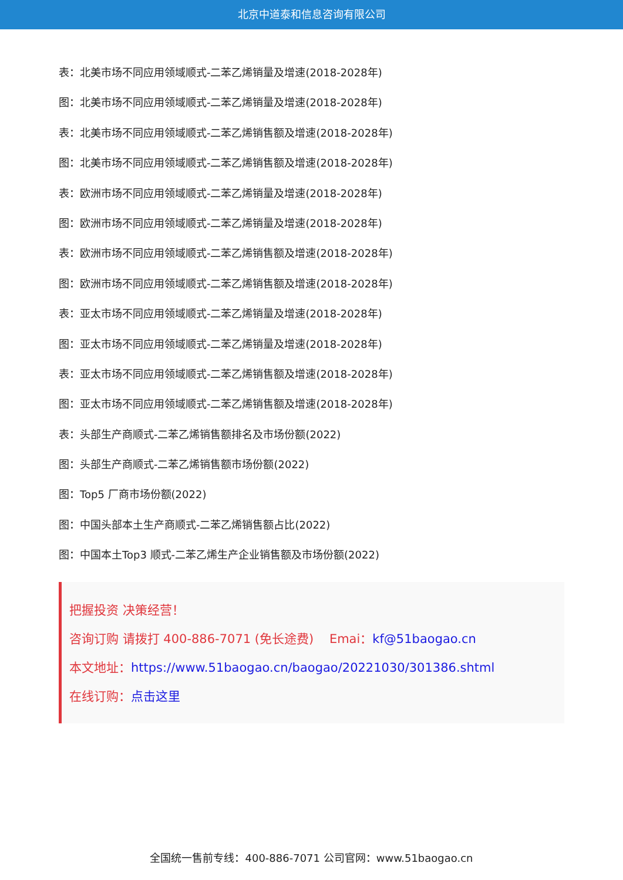北京中道泰和信息咨询有限公司
表：北美市场不同应用领域顺式-二苯乙烯销量及增速(2018-2028年)
图：北美市场不同应用领域顺式-二苯乙烯销量及增速(2018-2028年)
表：北美市场不同应用领域顺式-二苯乙烯销售额及增速(2018-2028年)
图：北美市场不同应用领域顺式-二苯乙烯销售额及增速(2018-2028年)
表：欧洲市场不同应用领域顺式-二苯乙烯销量及增速(2018-2028年)
图：欧洲市场不同应用领域顺式-二苯乙烯销量及增速(2018-2028年)
表：欧洲市场不同应用领域顺式-二苯乙烯销售额及增速(2018-2028年)
图：欧洲市场不同应用领域顺式-二苯乙烯销售额及增速(2018-2028年)
表：亚太市场不同应用领域顺式-二苯乙烯销量及增速(2018-2028年)
图：亚太市场不同应用领域顺式-二苯乙烯销量及增速(2018-2028年)
表：亚太市场不同应用领域顺式-二苯乙烯销售额及增速(2018-2028年)
图：亚太市场不同应用领域顺式-二苯乙烯销售额及增速(2018-2028年)
表：头部生产商顺式-二苯乙烯销售额排名及市场份额(2022)
图：头部生产商顺式-二苯乙烯销售额市场份额(2022)
图：Top5 厂商市场份额(2022)
图：中国头部本土生产商顺式-二苯乙烯销售额占比(2022)
图：中国本土Top3 顺式-二苯乙烯生产企业销售额及市场份额(2022)
把握投资 决策经营！
咨询订购 请拨打 400-886-7071 (免长途费) Emai：kf@51baogao.cn
本文地址：https://www.51baogao.cn/baogao/20221030/301386.shtml
在线订购：点击这里
全国统一售前专线：400-886-7071 公司官网：www.51baogao.cn